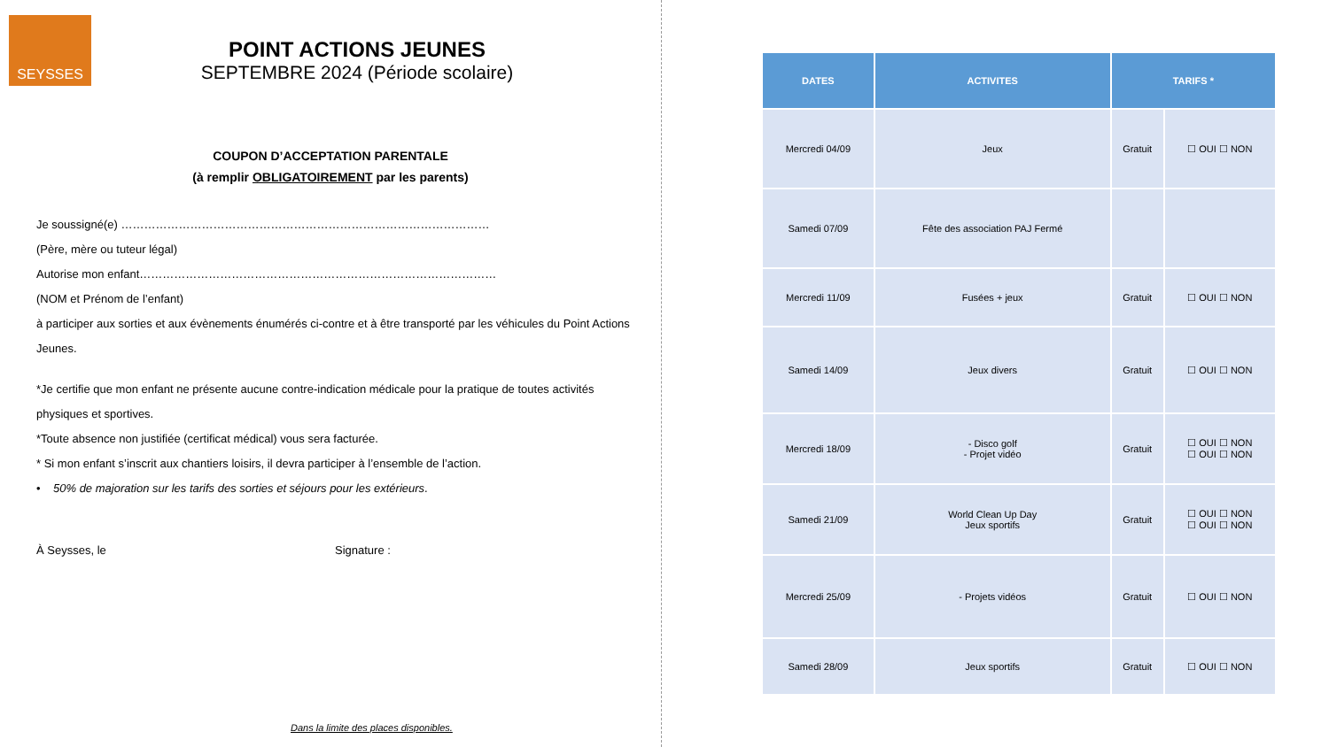SEYSSES
POINT ACTIONS JEUNES
SEPTEMBRE 2024 (Période scolaire)
COUPON D’ACCEPTATION PARENTALE
(à remplir OBLIGATOIREMENT par les parents)
Je soussigné(e) ……………………………………………………………………………………
(Père, mère ou tuteur légal)
Autorise mon enfant…………………………………………………………………………………
(NOM et Prénom de l’enfant)
à participer aux sorties et aux évènements énumérés ci-contre et à être transporté par les véhicules du Point Actions Jeunes.
*Je certifie que mon enfant ne présente aucune contre-indication médicale pour la pratique de toutes activités physiques et sportives.
*Toute absence non justifiée (certificat médical) vous sera facturée.
* Si mon enfant s’inscrit aux chantiers loisirs, il devra participer à l’ensemble de l’action.
• 50% de majoration sur les tarifs des sorties et séjours pour les extérieurs.
À Seysses, le Signature :
Dans la limite des places disponibles.
| DATES | ACTIVITES | TARIFS * | |
| --- | --- | --- | --- |
| Mercredi 04/09 | Jeux | Gratuit | ☐ OUI ☐ NON |
| Samedi 07/09 | Fête des association PAJ Fermé | | |
| Mercredi 11/09 | Fusées + jeux | Gratuit | ☐ OUI ☐ NON |
| Samedi 14/09 | Jeux divers | Gratuit | ☐ OUI ☐ NON |
| Mercredi 18/09 | - Disco golf - Projet vidéo | Gratuit | ☐ OUI ☐ NON ☐ OUI ☐ NON |
| Samedi 21/09 | World Clean Up Day Jeux sportifs | Gratuit | ☐ OUI ☐ NON ☐ OUI ☐ NON |
| Mercredi 25/09 | - Projets vidéos | Gratuit | ☐ OUI ☐ NON |
| Samedi 28/09 | Jeux sportifs | Gratuit | ☐ OUI ☐ NON |